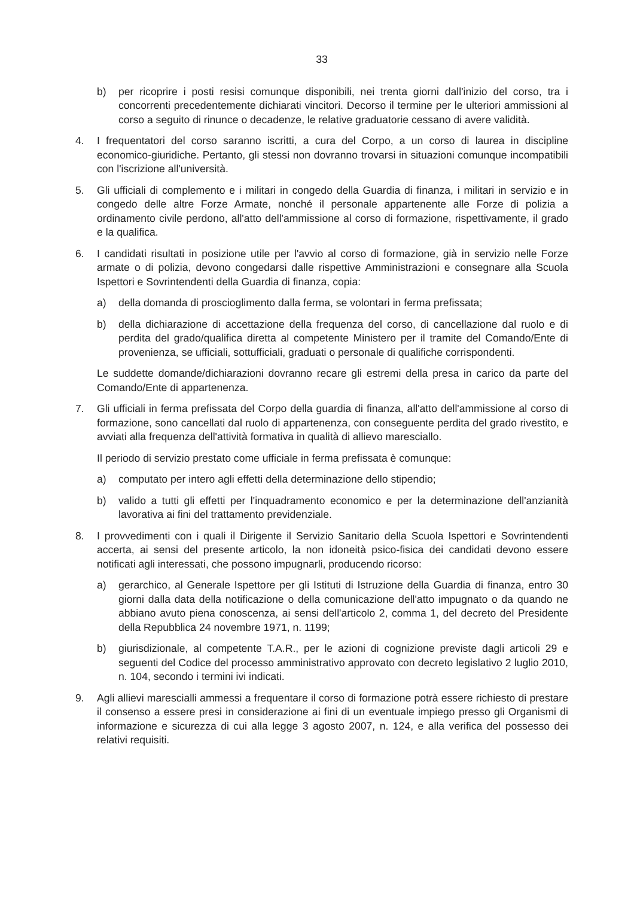33
b) per ricoprire i posti resisi comunque disponibili, nei trenta giorni dall'inizio del corso, tra i concorrenti precedentemente dichiarati vincitori. Decorso il termine per le ulteriori ammissioni al corso a seguito di rinunce o decadenze, le relative graduatorie cessano di avere validità.
4. I frequentatori del corso saranno iscritti, a cura del Corpo, a un corso di laurea in discipline economico-giuridiche. Pertanto, gli stessi non dovranno trovarsi in situazioni comunque incompatibili con l'iscrizione all'università.
5. Gli ufficiali di complemento e i militari in congedo della Guardia di finanza, i militari in servizio e in congedo delle altre Forze Armate, nonché il personale appartenente alle Forze di polizia a ordinamento civile perdono, all'atto dell'ammissione al corso di formazione, rispettivamente, il grado e la qualifica.
6. I candidati risultati in posizione utile per l'avvio al corso di formazione, già in servizio nelle Forze armate o di polizia, devono congedarsi dalle rispettive Amministrazioni e consegnare alla Scuola Ispettori e Sovrintendenti della Guardia di finanza, copia:
a) della domanda di proscioglimento dalla ferma, se volontari in ferma prefissata;
b) della dichiarazione di accettazione della frequenza del corso, di cancellazione dal ruolo e di perdita del grado/qualifica diretta al competente Ministero per il tramite del Comando/Ente di provenienza, se ufficiali, sottufficiali, graduati o personale di qualifiche corrispondenti.
Le suddette domande/dichiarazioni dovranno recare gli estremi della presa in carico da parte del Comando/Ente di appartenenza.
7. Gli ufficiali in ferma prefissata del Corpo della guardia di finanza, all'atto dell'ammissione al corso di formazione, sono cancellati dal ruolo di appartenenza, con conseguente perdita del grado rivestito, e avviati alla frequenza dell'attività formativa in qualità di allievo maresciallo.
Il periodo di servizio prestato come ufficiale in ferma prefissata è comunque:
a) computato per intero agli effetti della determinazione dello stipendio;
b) valido a tutti gli effetti per l'inquadramento economico e per la determinazione dell'anzianità lavorativa ai fini del trattamento previdenziale.
8. I provvedimenti con i quali il Dirigente il Servizio Sanitario della Scuola Ispettori e Sovrintendenti accerta, ai sensi del presente articolo, la non idoneità psico-fisica dei candidati devono essere notificati agli interessati, che possono impugnarli, producendo ricorso:
a) gerarchico, al Generale Ispettore per gli Istituti di Istruzione della Guardia di finanza, entro 30 giorni dalla data della notificazione o della comunicazione dell'atto impugnato o da quando ne abbiano avuto piena conoscenza, ai sensi dell'articolo 2, comma 1, del decreto del Presidente della Repubblica 24 novembre 1971, n. 1199;
b) giurisdizionale, al competente T.A.R., per le azioni di cognizione previste dagli articoli 29 e seguenti del Codice del processo amministrativo approvato con decreto legislativo 2 luglio 2010, n. 104, secondo i termini ivi indicati.
9. Agli allievi marescialli ammessi a frequentare il corso di formazione potrà essere richiesto di prestare il consenso a essere presi in considerazione ai fini di un eventuale impiego presso gli Organismi di informazione e sicurezza di cui alla legge 3 agosto 2007, n. 124, e alla verifica del possesso dei relativi requisiti.